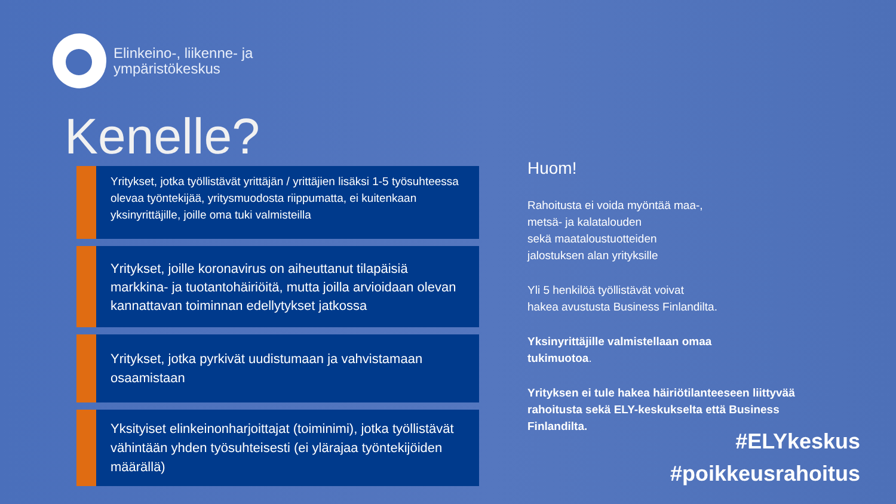Elinkeino-, liikenne- ja
ympäristökeskus
Kenelle?
Yritykset, jotka työllistävät yrittäjän / yrittäjien lisäksi 1-5 työsuhteessa olevaa työntekijää, yritysmuodosta riippumatta, ei kuitenkaan yksinyrittäjille, joille oma tuki valmisteilla
Yritykset, joille koronavirus on aiheuttanut tilapäisiä markkina- ja tuotantohäiriöitä, mutta joilla arvioidaan olevan kannattavan toiminnan edellytykset jatkossa
Yritykset, jotka pyrkivät uudistumaan ja vahvistamaan osaamistaan
Yksityiset elinkeinonharjoittajat (toiminimi), jotka työllistävät vähintään yhden työsuhteisesti (ei ylärajaa työntekijöiden määrällä)
Huom!
Rahoitusta ei voida myöntää maa-,
metsä- ja kalatalouden
sekä maataloustuotteiden
jalostuksen alan yrityksille
Yli 5 henkilöä työllistävät voivat
hakea avustusta Business Finlandilta.
Yksinyrittäjille valmistellaan omaa
tukimuotoa.
Yrityksen ei tule hakea häiriötilanteeseen liittyvää rahoitusta sekä ELY-keskukselta että Business Finlandilta.
#ELYkeskus
#poikkeusrahoitus